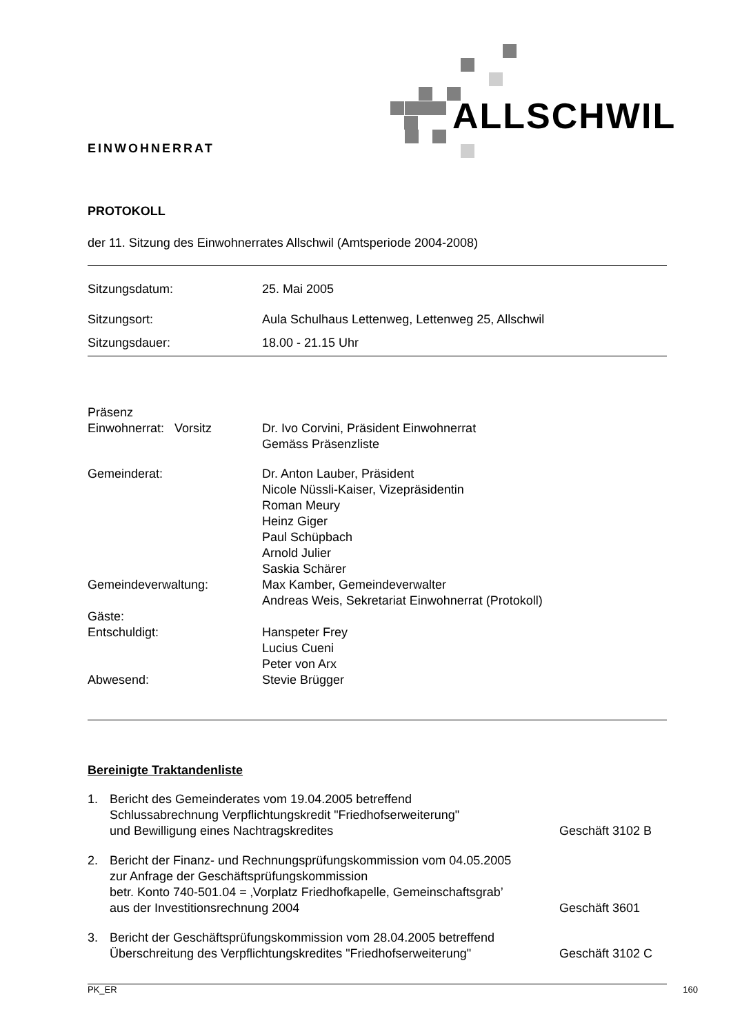ALLSCHWIL
EINWOHNERRAT
PROTOKOLL
der 11. Sitzung des Einwohnerrates Allschwil (Amtsperiode 2004-2008)
| Sitzungsdatum: | 25. Mai 2005 |
| Sitzungsort: | Aula Schulhaus Lettenweg, Lettenweg 25, Allschwil |
| Sitzungsdauer: | 18.00 - 21.15 Uhr |
| Präsenz Einwohnerrat: Vorsitz | Dr. Ivo Corvini, Präsident Einwohnerrat Gemäss Präsenzliste |
| Gemeinderat: | Dr. Anton Lauber, Präsident Nicole Nüssli-Kaiser, Vizepräsidentin Roman Meury Heinz Giger Paul Schüpbach Arnold Julier Saskia Schärer |
| Gemeindeverwaltung: | Max Kamber, Gemeindeverwalter Andreas Weis, Sekretariat Einwohnerrat (Protokoll) |
| Gäste: | |
| Entschuldigt: | Hanspeter Frey Lucius Cueni Peter von Arx |
| Abwesend: | Stevie Brügger |
Bereinigte Traktandenliste
| 1. | Bericht des Gemeinderates vom 19.04.2005 betreffend Schlussabrechnung Verpflichtungskredit "Friedhofserweiterung" und Bewilligung eines Nachtragskredites | Geschäft 3102 B |
| 2. | Bericht der Finanz- und Rechnungsprüfungskommission vom 04.05.2005 zur Anfrage der Geschäftsprüfungskommission betr. Konto 740-501.04 = ‚Vorplatz Friedhofkapelle, Gemeinschaftsgrab’ aus der Investitionsrechnung 2004 | Geschäft 3601 |
| 3. | Bericht der Geschäftsprüfungskommission vom 28.04.2005 betreffend Überschreitung des Verpflichtungskredites "Friedhofserweiterung" | Geschäft 3102 C |
PK_ER 160